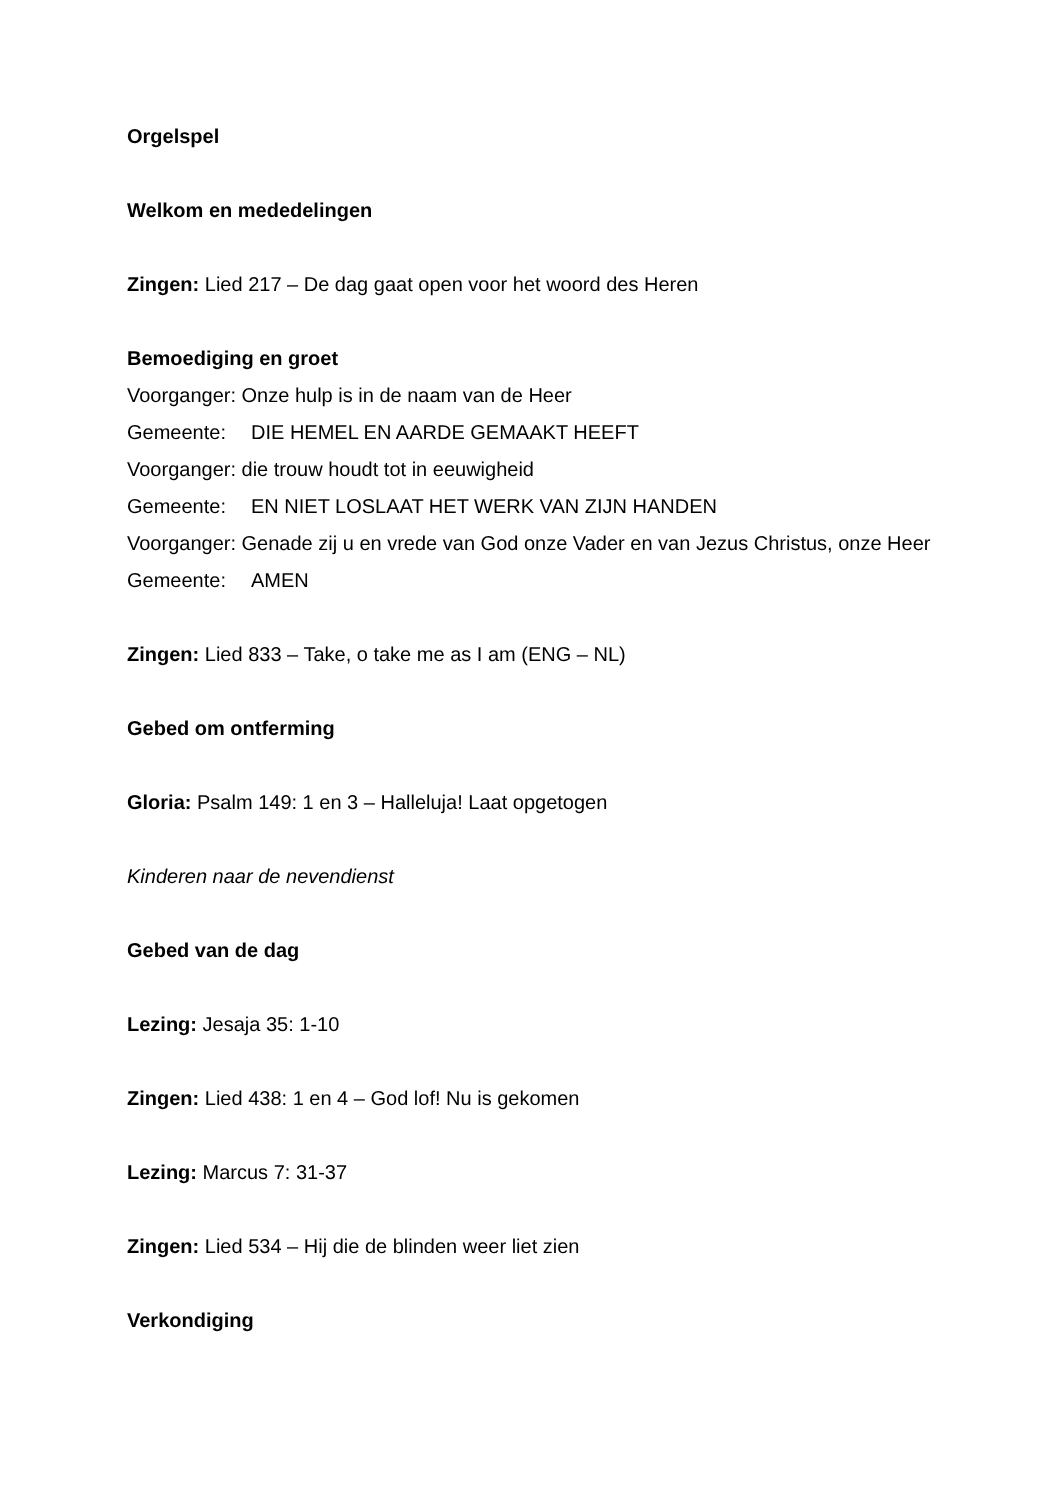Orgelspel
Welkom en mededelingen
Zingen: Lied 217 – De dag gaat open voor het woord des Heren
Bemoediging en groet
Voorganger: Onze hulp is in de naam van de Heer
Gemeente: DIE HEMEL EN AARDE GEMAAKT HEEFT
Voorganger: die trouw houdt tot in eeuwigheid
Gemeente: EN NIET LOSLAAT HET WERK VAN ZIJN HANDEN
Voorganger: Genade zij u en vrede van God onze Vader en van Jezus Christus, onze Heer
Gemeente: AMEN
Zingen: Lied 833 – Take, o take me as I am (ENG – NL)
Gebed om ontferming
Gloria: Psalm 149: 1 en 3 – Halleluja! Laat opgetogen
Kinderen naar de nevendienst
Gebed van de dag
Lezing: Jesaja 35: 1-10
Zingen: Lied 438: 1 en 4 – God lof! Nu is gekomen
Lezing: Marcus 7: 31-37
Zingen: Lied 534 – Hij die de blinden weer liet zien
Verkondiging